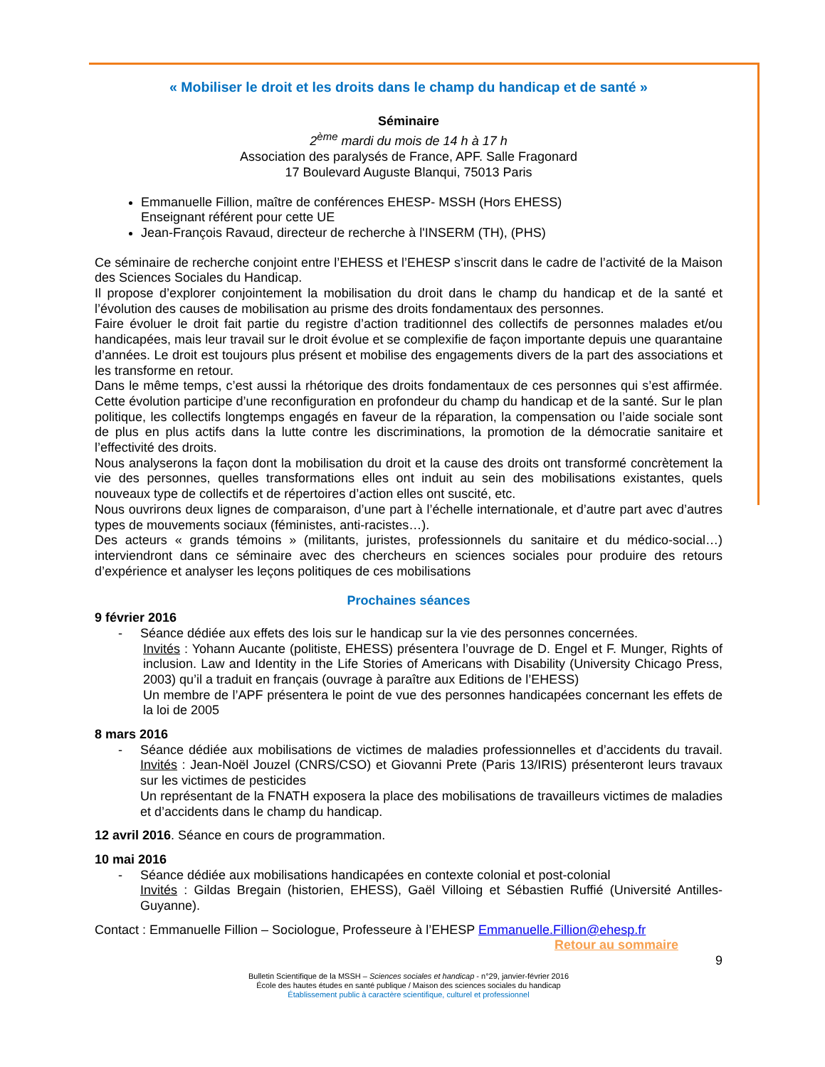« Mobiliser le droit et les droits dans le champ du handicap et de santé »
Séminaire
2<sup>ème</sup> mardi du mois de 14 h à 17 h
Association des paralysés de France, APF. Salle Fragonard
17 Boulevard Auguste Blanqui, 75013 Paris
Emmanuelle Fillion, maître de conférences EHESP- MSSH (Hors EHESS)
Enseignant référent pour cette UE
Jean-François Ravaud, directeur de recherche à l'INSERM (TH), (PHS)
Ce séminaire de recherche conjoint entre l’EHESS et l’EHESP s’inscrit dans le cadre de l’activité de la Maison des Sciences Sociales du Handicap.
Il propose d’explorer conjointement la mobilisation du droit dans le champ du handicap et de la santé et l’évolution des causes de mobilisation au prisme des droits fondamentaux des personnes.
Faire évoluer le droit fait partie du registre d’action traditionnel des collectifs de personnes malades et/ou handicapées, mais leur travail sur le droit évolue et se complexifie de façon importante depuis une quarantaine d’années. Le droit est toujours plus présent et mobilise des engagements divers de la part des associations et les transforme en retour.
Dans le même temps, c’est aussi la rhétorique des droits fondamentaux de ces personnes qui s’est affirmée. Cette évolution participe d’une reconfiguration en profondeur du champ du handicap et de la santé. Sur le plan politique, les collectifs longtemps engagés en faveur de la réparation, la compensation ou l’aide sociale sont de plus en plus actifs dans la lutte contre les discriminations, la promotion de la démocratie sanitaire et l’effectivité des droits.
Nous analyserons la façon dont la mobilisation du droit et la cause des droits ont transformé concrètement la vie des personnes, quelles transformations elles ont induit au sein des mobilisations existantes, quels nouveaux type de collectifs et de répertoires d’action elles ont suscité, etc.
Nous ouvrirons deux lignes de comparaison, d’une part à l’échelle internationale, et d’autre part avec d’autres types de mouvements sociaux (féministes, anti-racistes…).
Des acteurs « grands témoins » (militants, juristes, professionnels du sanitaire et du médico-social…) interviendront dans ce séminaire avec des chercheurs en sciences sociales pour produire des retours d’expérience et analyser les leçons politiques de ces mobilisations
Prochaines séances
9 février 2016
- Séance dédiée aux effets des lois sur le handicap sur la vie des personnes concernées.
Invités : Yohann Aucante (politiste, EHESS) présentera l’ouvrage de D. Engel et F. Munger, Rights of inclusion. Law and Identity in the Life Stories of Americans with Disability (University Chicago Press, 2003) qu’il a traduit en français (ouvrage à paraître aux Editions de l’EHESS)
Un membre de l’APF présentera le point de vue des personnes handicapées concernant les effets de la loi de 2005
8 mars 2016
- Séance dédiée aux mobilisations de victimes de maladies professionnelles et d’accidents du travail. Invités : Jean-Noël Jouzel (CNRS/CSO) et Giovanni Prete (Paris 13/IRIS) présenteront leurs travaux sur les victimes de pesticides
Un représentant de la FNATH exposera la place des mobilisations de travailleurs victimes de maladies et d’accidents dans le champ du handicap.
12 avril 2016. Séance en cours de programmation.
10 mai 2016
- Séance dédiée aux mobilisations handicapées en contexte colonial et post-colonial
Invités : Gildas Bregain (historien, EHESS), Gaël Villoing et Sébastien Ruffié (Université Antilles-Guyanne).
Contact : Emmanuelle Fillion – Sociologue, Professeure à l’EHESP Emmanuelle.Fillion@ehesp.fr
Retour au sommaire
9
Bulletin Scientifique de la MSSH – Sciences sociales et handicap - n°29, janvier-février 2016
École des hautes études en santé publique / Maison des sciences sociales du handicap
Établissement public à caractère scientifique, culturel et professionnel